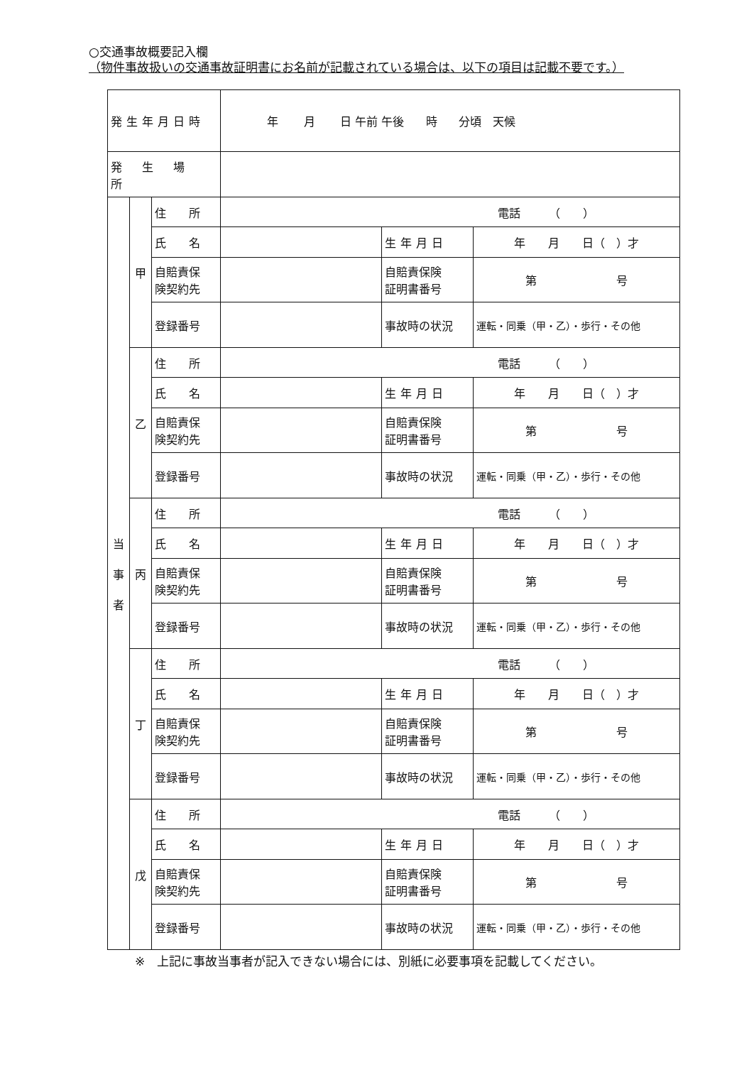○交通事故概要記入欄
（物件事故扱いの交通事故証明書にお名前が記載されている場合は、以下の項目は記載不要です。）
| 発生年月日時 | | | 年 月 日 午前 午後 時 分頃 天候 | | |
| 発 生 場 所 | | | | | |
| 当 事 者 | 甲 | 住 所 | 電話 （ ） | | |
| | | 氏 名 | | 生年月日 | 年 月 日（ ）才 |
| | | 自賠責保 険契約先 | | 自賠責保険 証明書番号 | 第 号 |
| | | 登録番号 | | 事故時の状況 | 運転・同乗（甲・乙）・歩行・その他 |
| | 乙 | 住 所 | 電話 （ ） | | |
| | | 氏 名 | | 生年月日 | 年 月 日（ ）才 |
| | | 自賠責保 険契約先 | | 自賠責保険 証明書番号 | 第 号 |
| | | 登録番号 | | 事故時の状況 | 運転・同乗（甲・乙）・歩行・その他 |
| | 丙 | 住 所 | 電話 （ ） | | |
| | | 氏 名 | | 生年月日 | 年 月 日（ ）才 |
| | | 自賠責保 険契約先 | | 自賠責保険 証明書番号 | 第 号 |
| | | 登録番号 | | 事故時の状況 | 運転・同乗（甲・乙）・歩行・その他 |
| | 丁 | 住 所 | 電話 （ ） | | |
| | | 氏 名 | | 生年月日 | 年 月 日（ ）才 |
| | | 自賠責保 険契約先 | | 自賠責保険 証明書番号 | 第 号 |
| | | 登録番号 | | 事故時の状況 | 運転・同乗（甲・乙）・歩行・その他 |
| | 戊 | 住 所 | 電話 （ ） | | |
| | | 氏 名 | | 生年月日 | 年 月 日（ ）才 |
| | | 自賠責保 険契約先 | | 自賠責保険 証明書番号 | 第 号 |
| | | 登録番号 | | 事故時の状況 | 運転・同乗（甲・乙）・歩行・その他 |
※　上記に事故当事者が記入できない場合には、別紙に必要事項を記載してください。